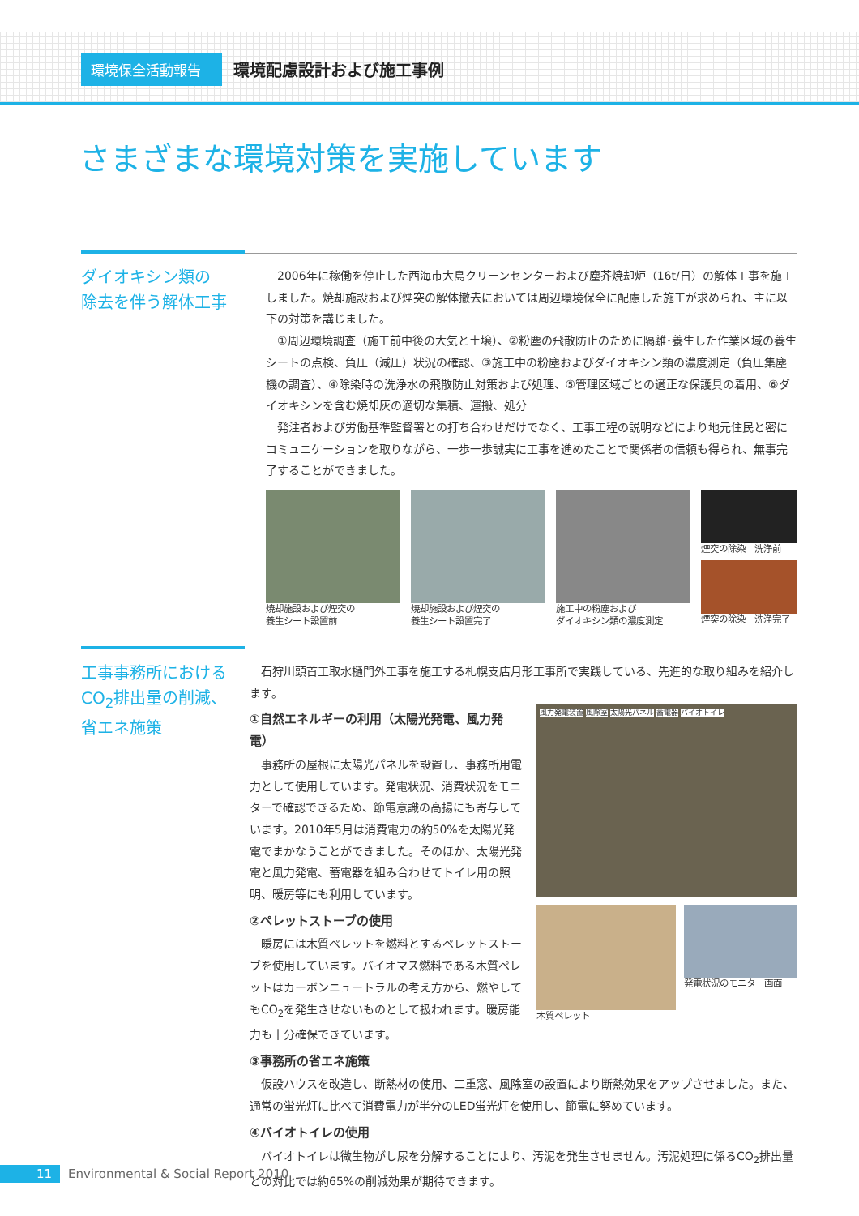環境保全活動報告
環境配慮設計および施工事例
さまざまな環境対策を実施しています
ダイオキシン類の
除去を伴う解体工事
2006年に稼働を停止した西海市大島クリーンセンターおよび塵芥焼却炉（16t/日）の解体工事を施工しました。焼却施設および煙突の解体撤去においては周辺環境保全に配慮した施工が求められ、主に以下の対策を講じました。
①周辺環境調査（施工前中後の大気と土壌）、②粉塵の飛散防止のために隔離･養生した作業区域の養生シートの点検、負圧（減圧）状況の確認、③施工中の粉塵およびダイオキシン類の濃度測定（負圧集塵機の調査）、④除染時の洗浄水の飛散防止対策および処理、⑤管理区域ごとの適正な保護具の着用、⑥ダイオキシンを含む焼却灰の適切な集積、運搬、処分
発注者および労働基準監督署との打ち合わせだけでなく、工事工程の説明などにより地元住民と密にコミュニケーションを取りながら、一歩一歩誠実に工事を進めたことで関係者の信頼も得られ、無事完了することができました。
焼却施設および煙突の
養生シート設置前
焼却施設および煙突の
養生シート設置完了
施工中の粉塵および
ダイオキシン類の濃度測定
煙突の除染　洗浄前
煙突の除染　洗浄完了
工事事務所における
CO<sub>2</sub>排出量の削減、
省エネ施策
石狩川頭首工取水樋門外工事を施工する札幌支店月形工事所で実践している、先進的な取り組みを紹介します。
①自然エネルギーの利用（太陽光発電、風力発電）
事務所の屋根に太陽光パネルを設置し、事務所用電力として使用しています。発電状況、消費状況をモニターで確認できるため、節電意識の高揚にも寄与しています。2010年5月は消費電力の約50%を太陽光発電でまかなうことができました。そのほか、太陽光発電と風力発電、蓄電器を組み合わせてトイレ用の照明、暖房等にも利用しています。
②ペレットストーブの使用
暖房には木質ペレットを燃料とするペレットストーブを使用しています。バイオマス燃料である木質ペレットはカーボンニュートラルの考え方から、燃やしてもCO<sub>2</sub>を発生させないものとして扱われます。暖房能力も十分確保できています。
風力発電装置 風除室 太陽光パネル 蓄電器 バイオトイレ
木質ペレット 発電状況のモニター画面
③事務所の省エネ施策
仮設ハウスを改造し、断熱材の使用、二重窓、風除室の設置により断熱効果をアップさせました。また、通常の蛍光灯に比べて消費電力が半分のLED蛍光灯を使用し、節電に努めています。
④バイオトイレの使用
バイオトイレは微生物がし尿を分解することにより、汚泥を発生させません。汚泥処理に係るCO<sub>2</sub>排出量との対比では約65%の削減効果が期待できます。
11 Environmental & Social Report 2010